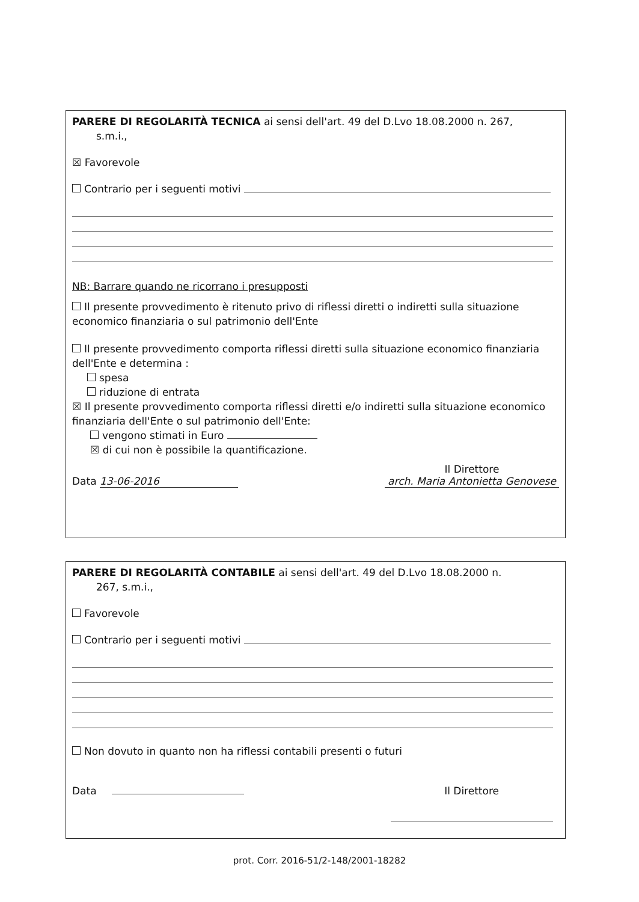PARERE DI REGOLARITÀ TECNICA ai sensi dell'art. 49 del D.Lvo 18.08.2000 n. 267,
s.m.i.,
☒ Favorevole
Contrario per i seguenti motivi
NB: Barrare quando ne ricorrano i presupposti
Il presente provvedimento è ritenuto privo di riflessi diretti o indiretti sulla situazione economico finanziaria o sul patrimonio dell'Ente
Il presente provvedimento comporta riflessi diretti sulla situazione economico finanziaria dell'Ente e determina :
spesa
riduzione di entrata
☒ Il presente provvedimento comporta riflessi diretti e/o indiretti sulla situazione economico finanziaria dell'Ente o sul patrimonio dell'Ente:
vengono stimati in Euro
☒ di cui non è possibile la quantificazione.
Data 13-06-2016 Il Direttore
arch. Maria Antonietta Genovese
PARERE DI REGOLARITÀ CONTABILE ai sensi dell'art. 49 del D.Lvo 18.08.2000 n.
267, s.m.i.,
Favorevole
Contrario per i seguenti motivi
Non dovuto in quanto non ha riflessi contabili presenti o futuri
Data Il Direttore
prot. Corr. 2016-51/2-148/2001-18282